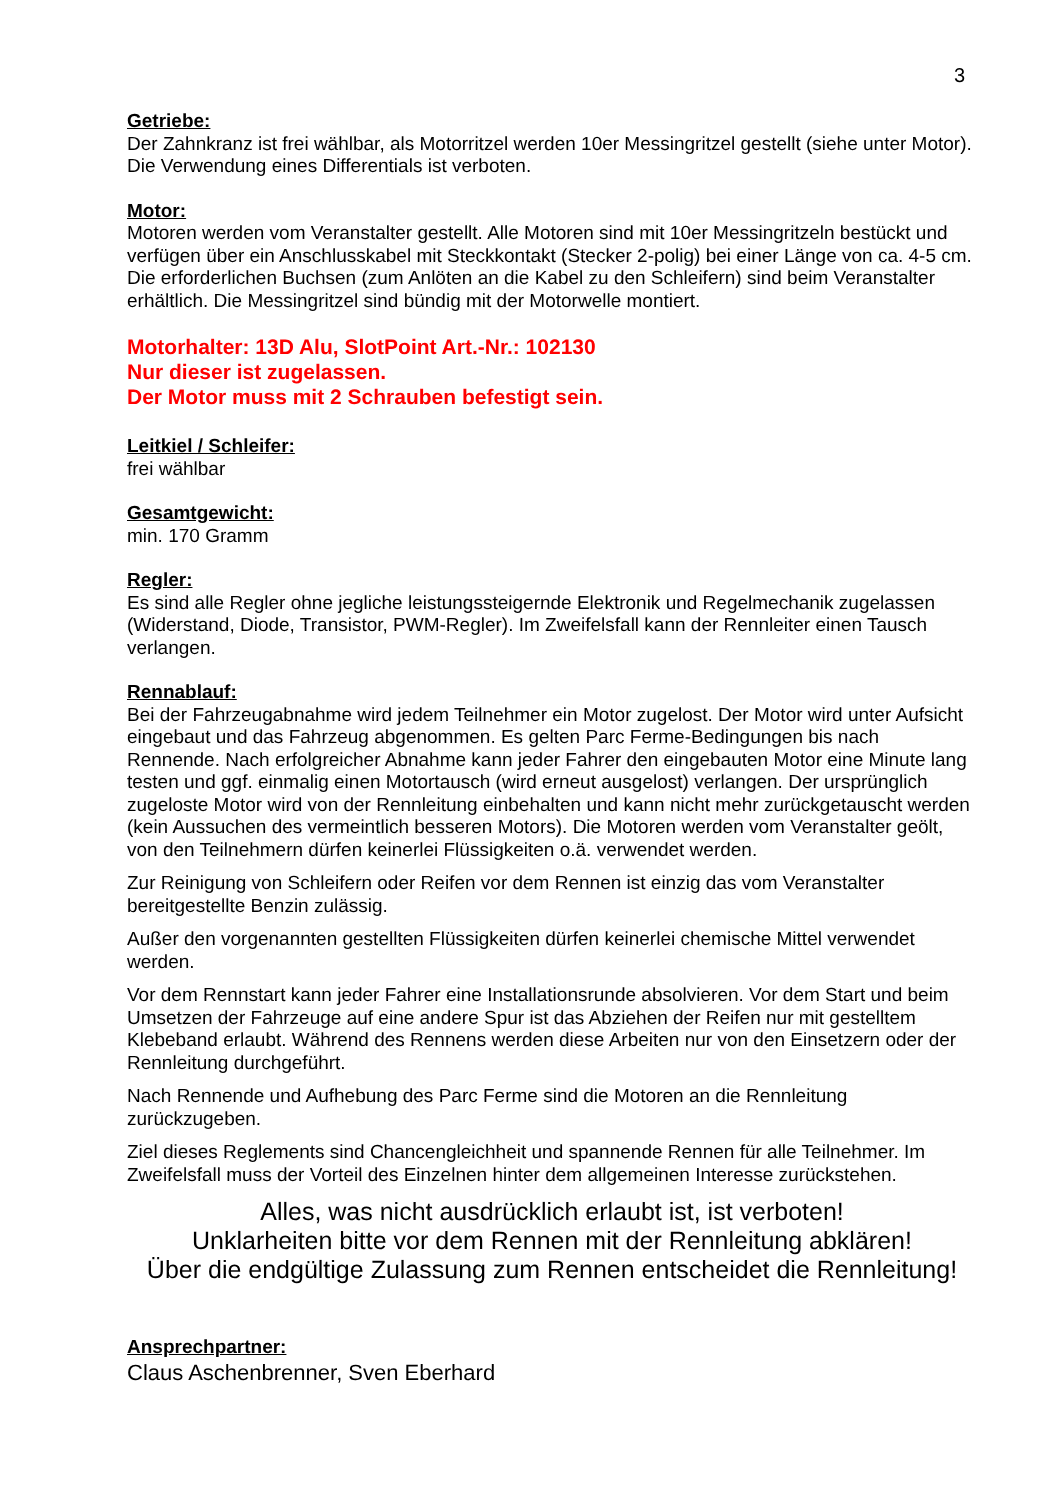3
Getriebe:
Der Zahnkranz ist frei wählbar, als Motorritzel werden 10er Messingritzel gestellt (siehe unter Motor). Die Verwendung eines Differentials ist verboten.
Motor:
Motoren werden vom Veranstalter gestellt. Alle Motoren sind mit 10er Messingritzeln bestückt und verfügen über ein Anschlusskabel mit Steckkontakt (Stecker 2-polig) bei einer Länge von ca. 4-5 cm. Die erforderlichen Buchsen (zum Anlöten an die Kabel zu den Schleifern) sind beim Veranstalter erhältlich. Die Messingritzel sind bündig mit der Motorwelle montiert.
Motorhalter: 13D Alu, SlotPoint Art.-Nr.: 102130
Nur dieser ist zugelassen.
Der Motor muss mit 2 Schrauben befestigt sein.
Leitkiel / Schleifer:
frei wählbar
Gesamtgewicht:
min. 170 Gramm
Regler:
Es sind alle Regler ohne jegliche leistungssteigernde Elektronik und Regelmechanik zugelassen (Widerstand, Diode, Transistor, PWM-Regler). Im Zweifelsfall kann der Rennleiter einen Tausch verlangen.
Rennablauf:
Bei der Fahrzeugabnahme wird jedem Teilnehmer ein Motor zugelost. Der Motor wird unter Aufsicht eingebaut und das Fahrzeug abgenommen. Es gelten Parc Ferme-Bedingungen bis nach Rennende. Nach erfolgreicher Abnahme kann jeder Fahrer den eingebauten Motor eine Minute lang testen und ggf. einmalig einen Motortausch (wird erneut ausgelost) verlangen. Der ursprünglich zugeloste Motor wird von der Rennleitung einbehalten und kann nicht mehr zurückgetauscht werden (kein Aussuchen des vermeintlich besseren Motors). Die Motoren werden vom Veranstalter geölt, von den Teilnehmern dürfen keinerlei Flüssigkeiten o.ä. verwendet werden.
Zur Reinigung von Schleifern oder Reifen vor dem Rennen ist einzig das vom Veranstalter bereitgestellte Benzin zulässig.
Außer den vorgenannten gestellten Flüssigkeiten dürfen keinerlei chemische Mittel verwendet werden.
Vor dem Rennstart kann jeder Fahrer eine Installationsrunde absolvieren. Vor dem Start und beim Umsetzen der Fahrzeuge auf eine andere Spur ist das Abziehen der Reifen nur mit gestelltem Klebeband erlaubt. Während des Rennens werden diese Arbeiten nur von den Einsetzern oder der Rennleitung durchgeführt.
Nach Rennende und Aufhebung des Parc Ferme sind die Motoren an die Rennleitung zurückzugeben.
Ziel dieses Reglements sind Chancengleichheit und spannende Rennen für alle Teilnehmer. Im Zweifelsfall muss der Vorteil des Einzelnen hinter dem allgemeinen Interesse zurückstehen.
Alles, was nicht ausdrücklich erlaubt ist, ist verboten!
Unklarheiten bitte vor dem Rennen mit der Rennleitung abklären!
Über die endgültige Zulassung zum Rennen entscheidet die Rennleitung!
Ansprechpartner:
Claus Aschenbrenner, Sven Eberhard